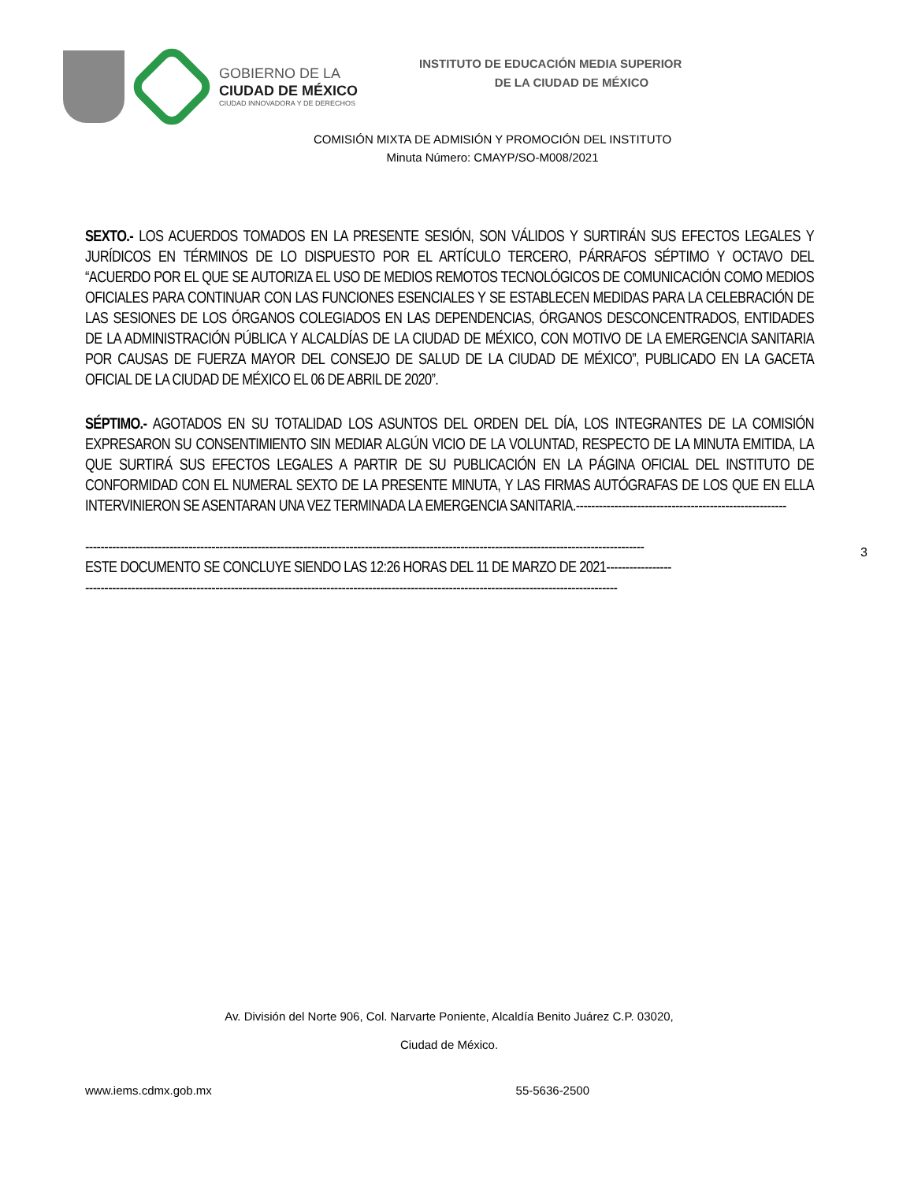GOBIERNO DE LA
CIUDAD DE MÉXICO
CIUDAD INNOVADORA Y DE DERECHOS
INSTITUTO DE EDUCACIÓN MEDIA SUPERIOR
DE LA CIUDAD DE MÉXICO
COMISIÓN MIXTA DE ADMISIÓN Y PROMOCIÓN DEL INSTITUTO
Minuta Número: CMAYP/SO-M008/2021
SEXTO.- LOS ACUERDOS TOMADOS EN LA PRESENTE SESIÓN, SON VÁLIDOS Y SURTIRÁN SUS EFECTOS LEGALES Y JURÍDICOS EN TÉRMINOS DE LO DISPUESTO POR EL ARTÍCULO TERCERO, PÁRRAFOS SÉPTIMO Y OCTAVO DEL “ACUERDO POR EL QUE SE AUTORIZA EL USO DE MEDIOS REMOTOS TECNOLÓGICOS DE COMUNICACIÓN COMO MEDIOS OFICIALES PARA CONTINUAR CON LAS FUNCIONES ESENCIALES Y SE ESTABLECEN MEDIDAS PARA LA CELEBRACIÓN DE LAS SESIONES DE LOS ÓRGANOS COLEGIADOS EN LAS DEPENDENCIAS, ÓRGANOS DESCONCENTRADOS, ENTIDADES DE LA ADMINISTRACIÓN PÚBLICA Y ALCALDÍAS DE LA CIUDAD DE MÉXICO, CON MOTIVO DE LA EMERGENCIA SANITARIA POR CAUSAS DE FUERZA MAYOR DEL CONSEJO DE SALUD DE LA CIUDAD DE MÉXICO”, PUBLICADO EN LA GACETA OFICIAL DE LA CIUDAD DE MÉXICO EL 06 DE ABRIL DE 2020”.
SÉPTIMO.- AGOTADOS EN SU TOTALIDAD LOS ASUNTOS DEL ORDEN DEL DÍA, LOS INTEGRANTES DE LA COMISIÓN EXPRESARON SU CONSENTIMIENTO SIN MEDIAR ALGÚN VICIO DE LA VOLUNTAD, RESPECTO DE LA MINUTA EMITIDA, LA QUE SURTIRÁ SUS EFECTOS LEGALES A PARTIR DE SU PUBLICACIÓN EN LA PÁGINA OFICIAL DEL INSTITUTO DE CONFORMIDAD CON EL NUMERAL SEXTO DE LA PRESENTE MINUTA, Y LAS FIRMAS AUTÓGRAFAS DE LOS QUE EN ELLA INTERVINIERON SE ASENTARAN UNA VEZ TERMINADA LA EMERGENCIA SANITARIA.-------------------------------------------------------
--------------------------------------------------------------------------------------------------------------------------------------------------
ESTE DOCUMENTO SE CONCLUYE SIENDO LAS 12:26 HORAS DEL 11 DE MARZO DE 2021-----------------
-------------------------------------------------------------------------------------------------------------------------------------------
3
Av. División del Norte 906, Col. Narvarte Poniente, Alcaldía Benito Juárez C.P. 03020,
Ciudad de México.
www.iems.cdmx.gob.mx 55-5636-2500